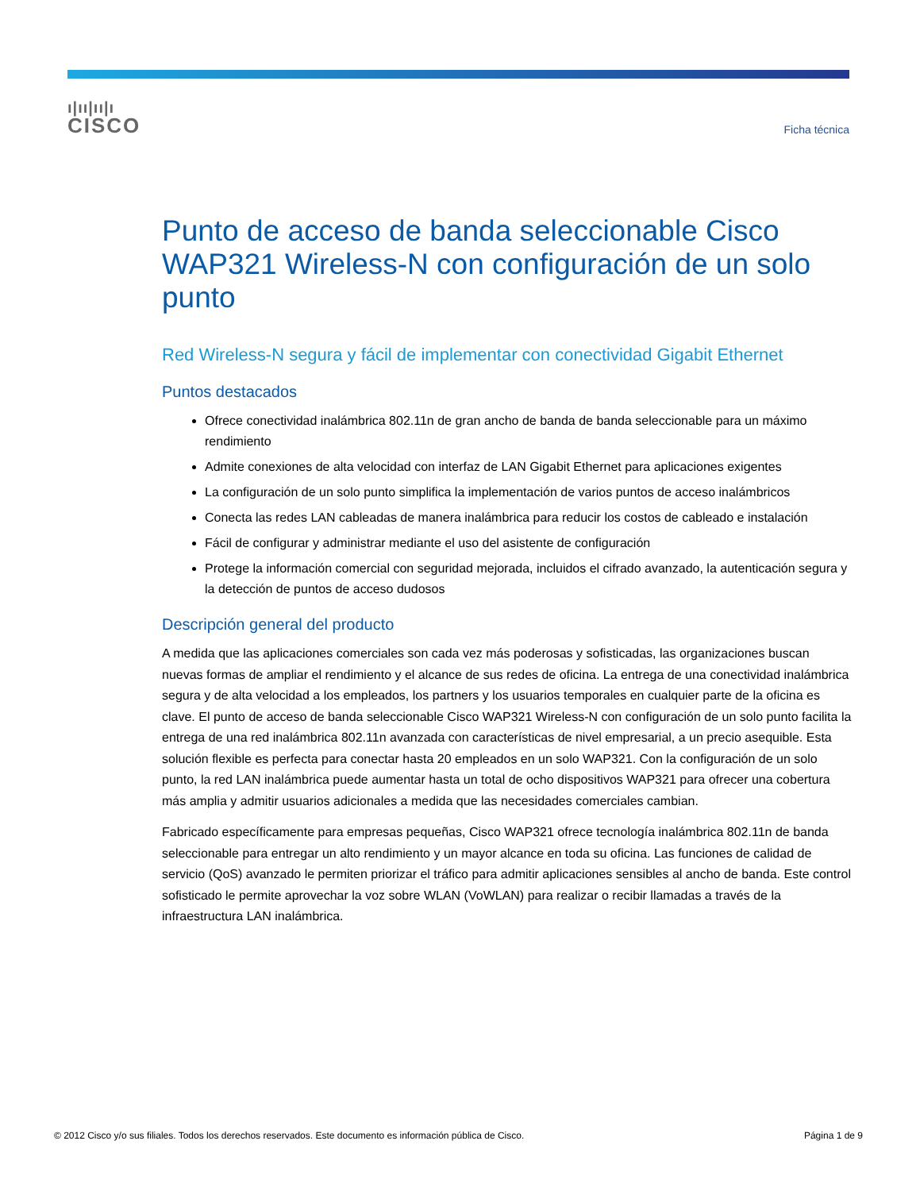ı|ıı|ıı|ı
CISCO
Ficha técnica
Punto de acceso de banda seleccionable Cisco WAP321 Wireless-N con configuración de un solo punto
Red Wireless-N segura y fácil de implementar con conectividad Gigabit Ethernet
Puntos destacados
Ofrece conectividad inalámbrica 802.11n de gran ancho de banda de banda seleccionable para un máximo rendimiento
Admite conexiones de alta velocidad con interfaz de LAN Gigabit Ethernet para aplicaciones exigentes
La configuración de un solo punto simplifica la implementación de varios puntos de acceso inalámbricos
Conecta las redes LAN cableadas de manera inalámbrica para reducir los costos de cableado e instalación
Fácil de configurar y administrar mediante el uso del asistente de configuración
Protege la información comercial con seguridad mejorada, incluidos el cifrado avanzado, la autenticación segura y la detección de puntos de acceso dudosos
Descripción general del producto
A medida que las aplicaciones comerciales son cada vez más poderosas y sofisticadas, las organizaciones buscan nuevas formas de ampliar el rendimiento y el alcance de sus redes de oficina. La entrega de una conectividad inalámbrica segura y de alta velocidad a los empleados, los partners y los usuarios temporales en cualquier parte de la oficina es clave. El punto de acceso de banda seleccionable Cisco WAP321 Wireless-N con configuración de un solo punto facilita la entrega de una red inalámbrica 802.11n avanzada con características de nivel empresarial, a un precio asequible. Esta solución flexible es perfecta para conectar hasta 20 empleados en un solo WAP321. Con la configuración de un solo punto, la red LAN inalámbrica puede aumentar hasta un total de ocho dispositivos WAP321 para ofrecer una cobertura más amplia y admitir usuarios adicionales a medida que las necesidades comerciales cambian.
Fabricado específicamente para empresas pequeñas, Cisco WAP321 ofrece tecnología inalámbrica 802.11n de banda seleccionable para entregar un alto rendimiento y un mayor alcance en toda su oficina. Las funciones de calidad de servicio (QoS) avanzado le permiten priorizar el tráfico para admitir aplicaciones sensibles al ancho de banda. Este control sofisticado le permite aprovechar la voz sobre WLAN (VoWLAN) para realizar o recibir llamadas a través de la infraestructura LAN inalámbrica.
© 2012 Cisco y/o sus filiales. Todos los derechos reservados. Este documento es información pública de Cisco. Página 1 de 9